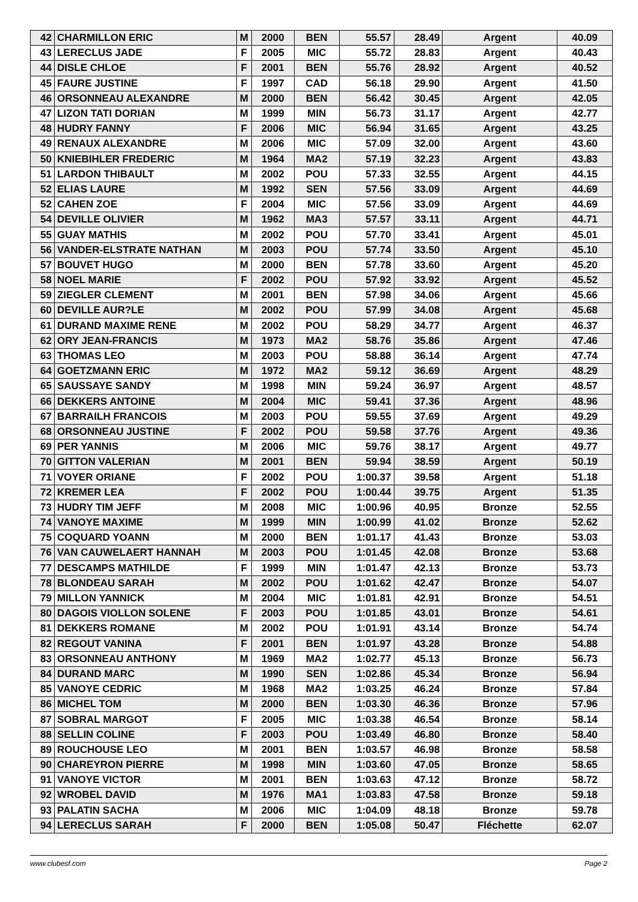| 42 | CHARMILLON ERIC | M | 2000 | BEN | 55.57 | 28.49 | Argent | 40.09 |
| 43 | LERECLUS JADE | F | 2005 | MIC | 55.72 | 28.83 | Argent | 40.43 |
| 44 | DISLE CHLOE | F | 2001 | BEN | 55.76 | 28.92 | Argent | 40.52 |
| 45 | FAURE JUSTINE | F | 1997 | CAD | 56.18 | 29.90 | Argent | 41.50 |
| 46 | ORSONNEAU ALEXANDRE | M | 2000 | BEN | 56.42 | 30.45 | Argent | 42.05 |
| 47 | LIZON TATI DORIAN | M | 1999 | MIN | 56.73 | 31.17 | Argent | 42.77 |
| 48 | HUDRY FANNY | F | 2006 | MIC | 56.94 | 31.65 | Argent | 43.25 |
| 49 | RENAUX ALEXANDRE | M | 2006 | MIC | 57.09 | 32.00 | Argent | 43.60 |
| 50 | KNIEBIHLER FREDERIC | M | 1964 | MA2 | 57.19 | 32.23 | Argent | 43.83 |
| 51 | LARDON THIBAULT | M | 2002 | POU | 57.33 | 32.55 | Argent | 44.15 |
| 52 | ELIAS LAURE | M | 1992 | SEN | 57.56 | 33.09 | Argent | 44.69 |
| 52 | CAHEN ZOE | F | 2004 | MIC | 57.56 | 33.09 | Argent | 44.69 |
| 54 | DEVILLE OLIVIER | M | 1962 | MA3 | 57.57 | 33.11 | Argent | 44.71 |
| 55 | GUAY MATHIS | M | 2002 | POU | 57.70 | 33.41 | Argent | 45.01 |
| 56 | VANDER-ELSTRATE NATHAN | M | 2003 | POU | 57.74 | 33.50 | Argent | 45.10 |
| 57 | BOUVET HUGO | M | 2000 | BEN | 57.78 | 33.60 | Argent | 45.20 |
| 58 | NOEL MARIE | F | 2002 | POU | 57.92 | 33.92 | Argent | 45.52 |
| 59 | ZIEGLER CLEMENT | M | 2001 | BEN | 57.98 | 34.06 | Argent | 45.66 |
| 60 | DEVILLE AUR?LE | M | 2002 | POU | 57.99 | 34.08 | Argent | 45.68 |
| 61 | DURAND MAXIME RENE | M | 2002 | POU | 58.29 | 34.77 | Argent | 46.37 |
| 62 | ORY JEAN-FRANCIS | M | 1973 | MA2 | 58.76 | 35.86 | Argent | 47.46 |
| 63 | THOMAS LEO | M | 2003 | POU | 58.88 | 36.14 | Argent | 47.74 |
| 64 | GOETZMANN ERIC | M | 1972 | MA2 | 59.12 | 36.69 | Argent | 48.29 |
| 65 | SAUSSAYE SANDY | M | 1998 | MIN | 59.24 | 36.97 | Argent | 48.57 |
| 66 | DEKKERS ANTOINE | M | 2004 | MIC | 59.41 | 37.36 | Argent | 48.96 |
| 67 | BARRAILH FRANCOIS | M | 2003 | POU | 59.55 | 37.69 | Argent | 49.29 |
| 68 | ORSONNEAU JUSTINE | F | 2002 | POU | 59.58 | 37.76 | Argent | 49.36 |
| 69 | PER YANNIS | M | 2006 | MIC | 59.76 | 38.17 | Argent | 49.77 |
| 70 | GITTON VALERIAN | M | 2001 | BEN | 59.94 | 38.59 | Argent | 50.19 |
| 71 | VOYER ORIANE | F | 2002 | POU | 1:00.37 | 39.58 | Argent | 51.18 |
| 72 | KREMER LEA | F | 2002 | POU | 1:00.44 | 39.75 | Argent | 51.35 |
| 73 | HUDRY TIM JEFF | M | 2008 | MIC | 1:00.96 | 40.95 | Bronze | 52.55 |
| 74 | VANOYE MAXIME | M | 1999 | MIN | 1:00.99 | 41.02 | Bronze | 52.62 |
| 75 | COQUARD YOANN | M | 2000 | BEN | 1:01.17 | 41.43 | Bronze | 53.03 |
| 76 | VAN CAUWELAERT HANNAH | M | 2003 | POU | 1:01.45 | 42.08 | Bronze | 53.68 |
| 77 | DESCAMPS MATHILDE | F | 1999 | MIN | 1:01.47 | 42.13 | Bronze | 53.73 |
| 78 | BLONDEAU SARAH | M | 2002 | POU | 1:01.62 | 42.47 | Bronze | 54.07 |
| 79 | MILLON YANNICK | M | 2004 | MIC | 1:01.81 | 42.91 | Bronze | 54.51 |
| 80 | DAGOIS VIOLLON SOLENE | F | 2003 | POU | 1:01.85 | 43.01 | Bronze | 54.61 |
| 81 | DEKKERS ROMANE | M | 2002 | POU | 1:01.91 | 43.14 | Bronze | 54.74 |
| 82 | REGOUT VANINA | F | 2001 | BEN | 1:01.97 | 43.28 | Bronze | 54.88 |
| 83 | ORSONNEAU ANTHONY | M | 1969 | MA2 | 1:02.77 | 45.13 | Bronze | 56.73 |
| 84 | DURAND MARC | M | 1990 | SEN | 1:02.86 | 45.34 | Bronze | 56.94 |
| 85 | VANOYE CEDRIC | M | 1968 | MA2 | 1:03.25 | 46.24 | Bronze | 57.84 |
| 86 | MICHEL TOM | M | 2000 | BEN | 1:03.30 | 46.36 | Bronze | 57.96 |
| 87 | SOBRAL MARGOT | F | 2005 | MIC | 1:03.38 | 46.54 | Bronze | 58.14 |
| 88 | SELLIN COLINE | F | 2003 | POU | 1:03.49 | 46.80 | Bronze | 58.40 |
| 89 | ROUCHOUSE LEO | M | 2001 | BEN | 1:03.57 | 46.98 | Bronze | 58.58 |
| 90 | CHAREYRON PIERRE | M | 1998 | MIN | 1:03.60 | 47.05 | Bronze | 58.65 |
| 91 | VANOYE VICTOR | M | 2001 | BEN | 1:03.63 | 47.12 | Bronze | 58.72 |
| 92 | WROBEL DAVID | M | 1976 | MA1 | 1:03.83 | 47.58 | Bronze | 59.18 |
| 93 | PALATIN SACHA | M | 2006 | MIC | 1:04.09 | 48.18 | Bronze | 59.78 |
| 94 | LERECLUS SARAH | F | 2000 | BEN | 1:05.08 | 50.47 | Fléchette | 62.07 |
www.clubesf.com Page 2